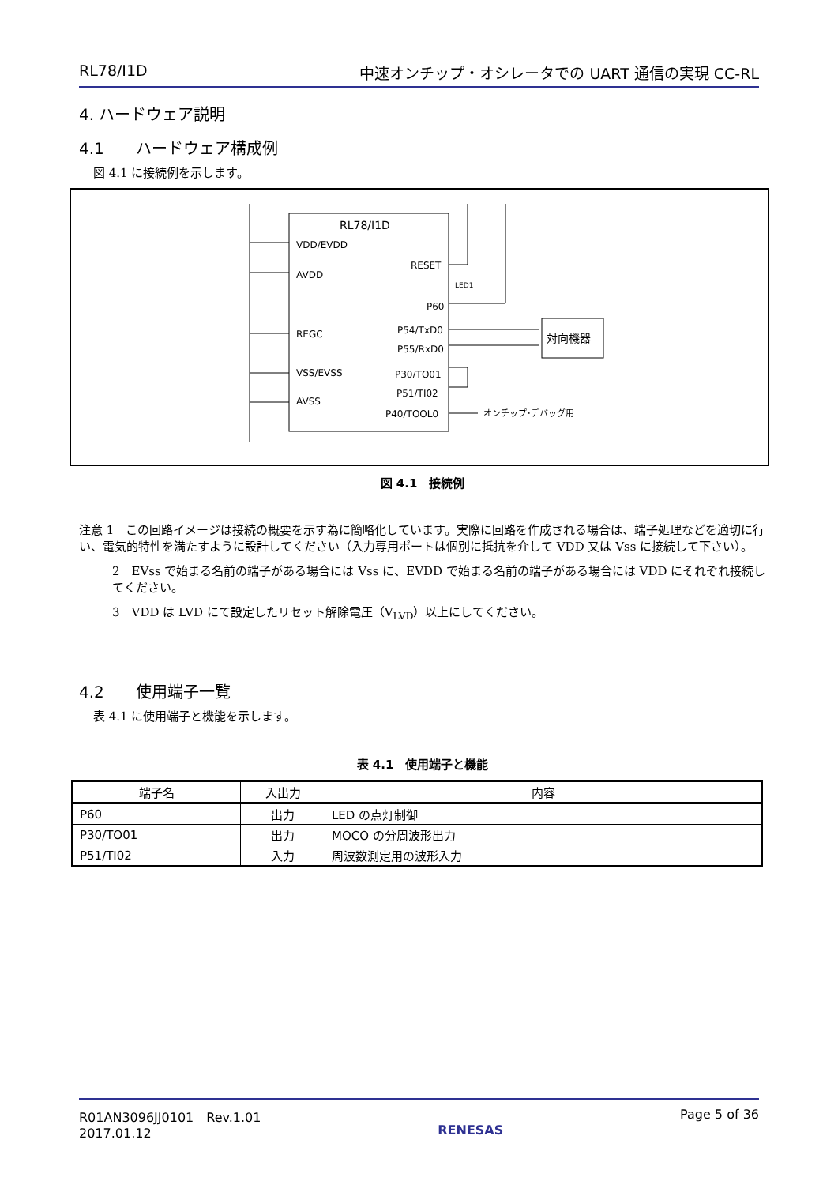RL78/I1D 中速オンチップ・オシレータでの UART 通信の実現 CC-RL
4. ハードウェア説明
4.1　　ハードウェア構成例
図 4.1 に接続例を示します。
RL78/I1D
VDD/EVDD
AVDD
REGC
VSS/EVSS
AVSS
RESET
P60
P54/TxD0
P55/RxD0
P30/TO01
P51/TI02
P40/TOOL0
LED1
対向機器
オンチップ･デバッグ用
図 4.1　接続例
注意 1　この回路イメージは接続の概要を示す為に簡略化しています。実際に回路を作成される場合は、端子処理などを適切に行い、電気的特性を満たすように設計してください（入力専用ポートは個別に抵抗を介して VDD 又は Vss に接続して下さい）。
2　EVss で始まる名前の端子がある場合には Vss に、EVDD で始まる名前の端子がある場合には VDD にそれぞれ接続してください。
3　VDD は LVD にて設定したリセット解除電圧（V<sub>LVD</sub>）以上にしてください。
4.2　　使用端子一覧
表 4.1 に使用端子と機能を示します。
表 4.1　使用端子と機能
| 端子名 | 入出力 | 内容 |
| --- | --- | --- |
| P60 | 出力 | LED の点灯制御 |
| P30/TO01 | 出力 | MOCO の分周波形出力 |
| P51/TI02 | 入力 | 周波数測定用の波形入力 |
R01AN3096JJ0101　Rev.1.01
2017.01.12 RENESAS Page 5 of 36